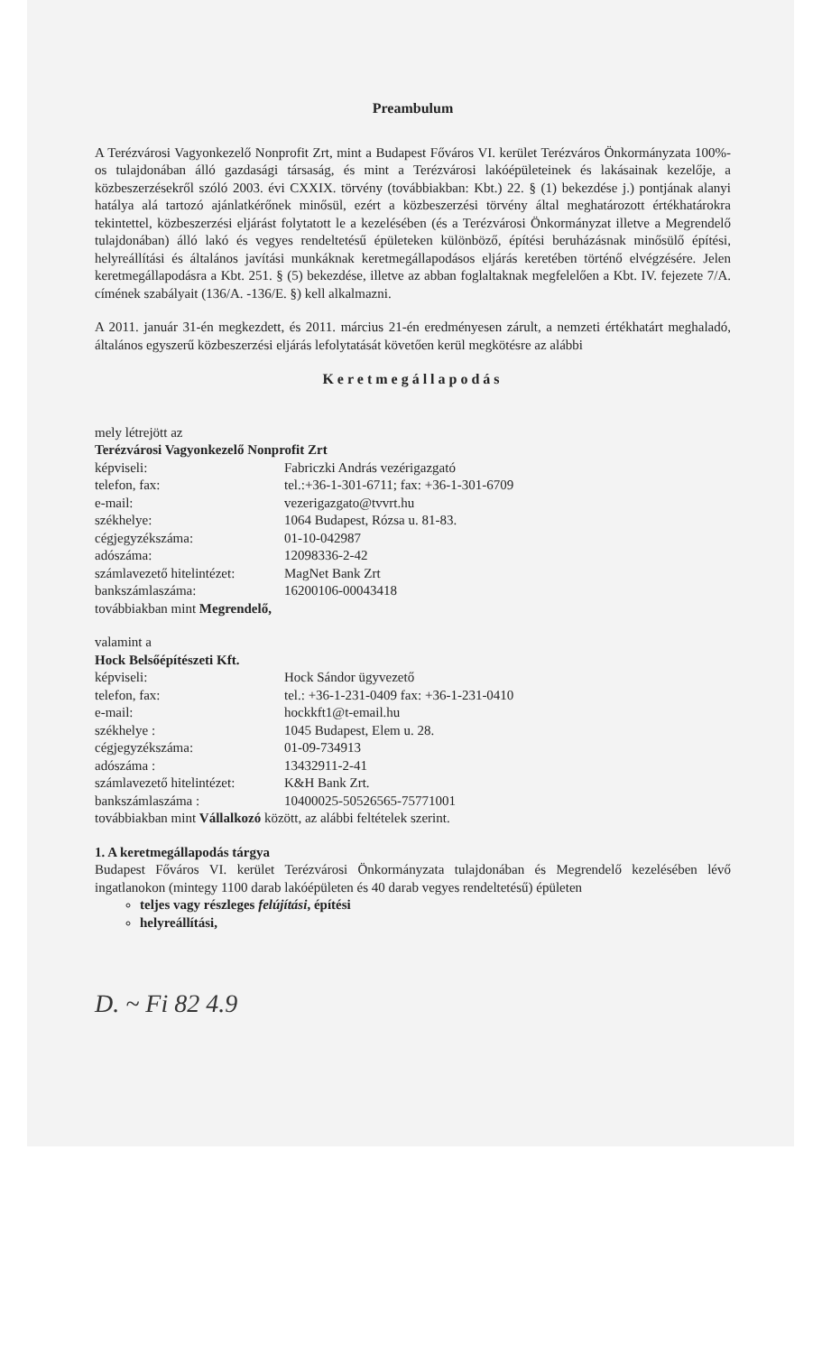Preambulum
A Terézvárosi Vagyonkezelő Nonprofit Zrt, mint a Budapest Főváros VI. kerület Terézváros Önkormányzata 100%-os tulajdonában álló gazdasági társaság, és mint a Terézvárosi lakóépületeinek és lakásainak kezelője, a közbeszerzésekről szóló 2003. évi CXXIX. törvény (továbbiakban: Kbt.) 22. § (1) bekezdése j.) pontjának alanyi hatálya alá tartozó ajánlatkérőnek minősül, ezért a közbeszerzési törvény által meghatározott értékhatárokra tekintettel, közbeszerzési eljárást folytatott le a kezelésében (és a Terézvárosi Önkormányzat illetve a Megrendelő tulajdonában) álló lakó és vegyes rendeltetésű épületeken különböző, építési beruházásnak minősülő építési, helyreállítási és általános javítási munkáknak keretmegállapodásos eljárás keretében történő elvégzésére. Jelen keretmegállapodásra a Kbt. 251. § (5) bekezdése, illetve az abban foglaltaknak megfelelően a Kbt. IV. fejezete 7/A. címének szabályait (136/A. -136/E. §) kell alkalmazni.
A 2011. január 31-én megkezdett, és 2011. március 21-én eredményesen zárult, a nemzeti értékhatárt meghaladó, általános egyszerű közbeszerzési eljárás lefolytatását követően kerül megkötésre az alábbi
Keretmegállapodás
mely létrejött az
Terézvárosi Vagyonkezelő Nonprofit Zrt
képviseli: Fabriczki András vezérigazgató
telefon, fax: tel.:+36-1-301-6711; fax: +36-1-301-6709
e-mail: vezerigazgato@tvvrt.hu
székhelye: 1064 Budapest, Rózsa u. 81-83.
cégjegyzékszáma: 01-10-042987
adószáma: 12098336-2-42
számlavezető hitelintézet: MagNet Bank Zrt
bankszámlaszáma: 16200106-00043418
továbbiakban mint Megrendelő,
valamint a
Hock Belsőépítészeti Kft.
képviseli: Hock Sándor ügyvezető
telefon, fax: tel.: +36-1-231-0409 fax: +36-1-231-0410
e-mail: hockkft1@t-email.hu
székhelye : 1045 Budapest, Elem u. 28.
cégjegyzékszáma: 01-09-734913
adószáma : 13432911-2-41
számlavezető hitelintézet: K&H Bank Zrt.
bankszámlaszáma : 10400025-50526565-75771001
továbbiakban mint Vállalkozó között, az alábbi feltételek szerint.
1. A keretmegállapodás tárgya
Budapest Főváros VI. kerület Terézvárosi Önkormányzata tulajdonában és Megrendelő kezelésében lévő ingatlanokon (mintegy 1100 darab lakóépületen és 40 darab vegyes rendeltetésű) épületen
teljes vagy részleges felújítási, építési
helyreállítási,
D. ~ Fi 82 4.9